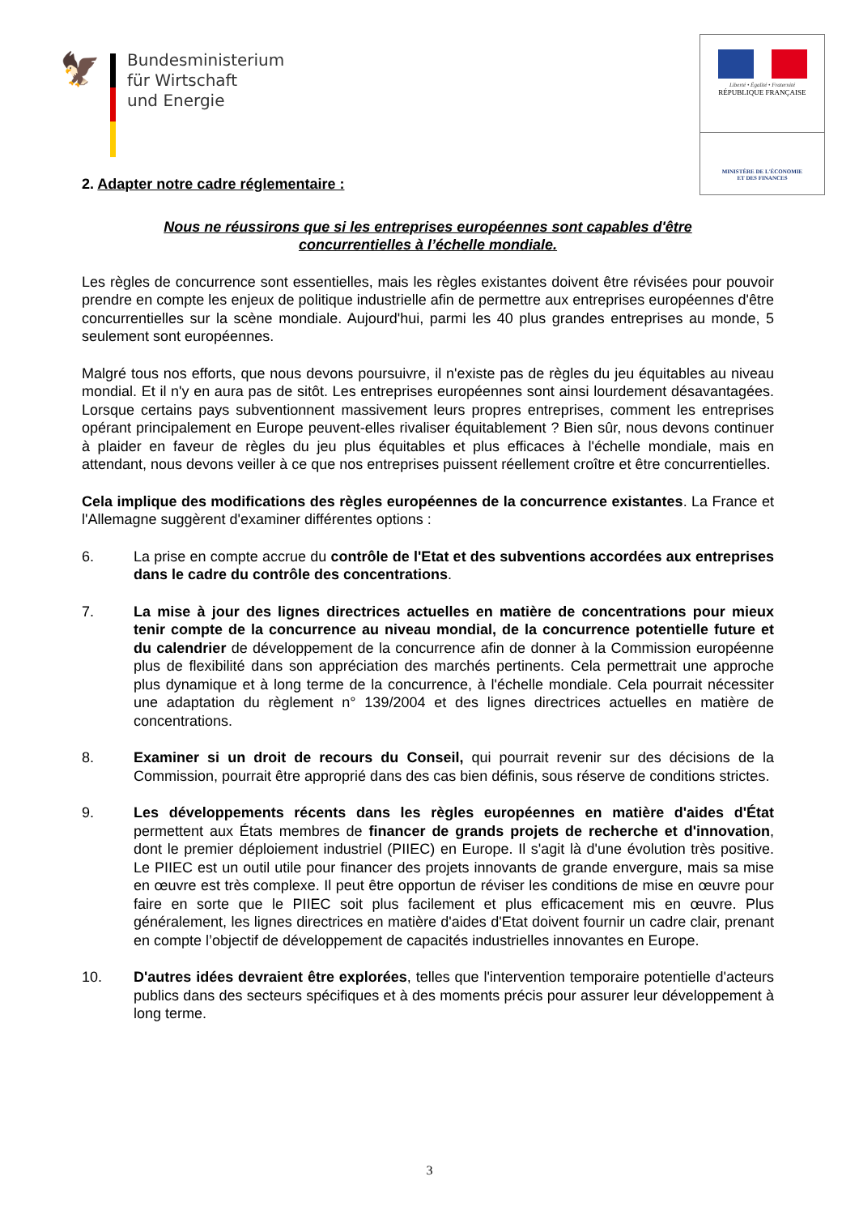🦅
Bundesministerium
für Wirtschaft
und Energie
Liberté • Égalité • Fraternité
RÉPUBLIQUE FRANÇAISE
MINISTÈRE DE L'ÉCONOMIE
ET DES FINANCES
2. Adapter notre cadre réglementaire :
Nous ne réussirons que si les entreprises européennes sont capables d'être
concurrentielles à l’échelle mondiale.
Les règles de concurrence sont essentielles, mais les règles existantes doivent être révisées pour pouvoir prendre en compte les enjeux de politique industrielle afin de permettre aux entreprises européennes d'être concurrentielles sur la scène mondiale. Aujourd'hui, parmi les 40 plus grandes entreprises au monde, 5 seulement sont européennes.
Malgré tous nos efforts, que nous devons poursuivre, il n'existe pas de règles du jeu équitables au niveau mondial. Et il n'y en aura pas de sitôt. Les entreprises européennes sont ainsi lourdement désavantagées. Lorsque certains pays subventionnent massivement leurs propres entreprises, comment les entreprises opérant principalement en Europe peuvent-elles rivaliser équitablement ? Bien sûr, nous devons continuer à plaider en faveur de règles du jeu plus équitables et plus efficaces à l'échelle mondiale, mais en attendant, nous devons veiller à ce que nos entreprises puissent réellement croître et être concurrentielles.
Cela implique des modifications des règles européennes de la concurrence existantes. La France et l'Allemagne suggèrent d'examiner différentes options :
6. La prise en compte accrue du contrôle de l'Etat et des subventions accordées aux entreprises dans le cadre du contrôle des concentrations.
7. La mise à jour des lignes directrices actuelles en matière de concentrations pour mieux tenir compte de la concurrence au niveau mondial, de la concurrence potentielle future et du calendrier de développement de la concurrence afin de donner à la Commission européenne plus de flexibilité dans son appréciation des marchés pertinents. Cela permettrait une approche plus dynamique et à long terme de la concurrence, à l'échelle mondiale. Cela pourrait nécessiter une adaptation du règlement n° 139/2004 et des lignes directrices actuelles en matière de concentrations.
8. Examiner si un droit de recours du Conseil, qui pourrait revenir sur des décisions de la Commission, pourrait être approprié dans des cas bien définis, sous réserve de conditions strictes.
9. Les développements récents dans les règles européennes en matière d'aides d'État permettent aux États membres de financer de grands projets de recherche et d'innovation, dont le premier déploiement industriel (PIIEC) en Europe. Il s'agit là d'une évolution très positive. Le PIIEC est un outil utile pour financer des projets innovants de grande envergure, mais sa mise en œuvre est très complexe. Il peut être opportun de réviser les conditions de mise en œuvre pour faire en sorte que le PIIEC soit plus facilement et plus efficacement mis en œuvre. Plus généralement, les lignes directrices en matière d'aides d'Etat doivent fournir un cadre clair, prenant en compte l’objectif de développement de capacités industrielles innovantes en Europe.
10. D'autres idées devraient être explorées, telles que l'intervention temporaire potentielle d'acteurs publics dans des secteurs spécifiques et à des moments précis pour assurer leur développement à long terme.
3